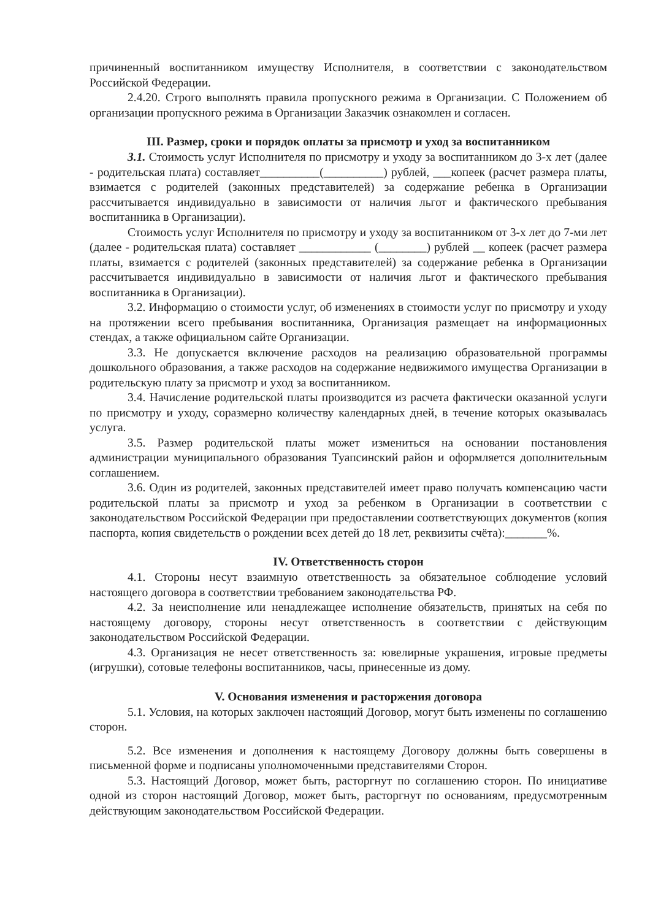причиненный воспитанником имуществу Исполнителя, в соответствии с законодательством Российской Федерации.
2.4.20. Строго выполнять правила пропускного режима в Организации. С Положением об организации пропускного режима в Организации Заказчик ознакомлен и согласен.
III. Размер, сроки и порядок оплаты за присмотр и уход за воспитанником
3.1. Стоимость услуг Исполнителя по присмотру и уходу за воспитанником до 3-х лет (далее - родительская плата) составляет__________(__________) рублей, ___копеек (расчет размера платы, взимается с родителей (законных представителей) за содержание ребенка в Организации рассчитывается индивидуально в зависимости от наличия льгот и фактического пребывания воспитанника в Организации).
Стоимость услуг Исполнителя по присмотру и уходу за воспитанником от 3-х лет до 7-ми лет (далее - родительская плата) составляет ____________ (________) рублей __ копеек (расчет размера платы, взимается с родителей (законных представителей) за содержание ребенка в Организации рассчитывается индивидуально в зависимости от наличия льгот и фактического пребывания воспитанника в Организации).
3.2. Информацию о стоимости услуг, об изменениях в стоимости услуг по присмотру и уходу на протяжении всего пребывания воспитанника, Организация размещает на информационных стендах, а также официальном сайте Организации.
3.3. Не допускается включение расходов на реализацию образовательной программы дошкольного образования, а также расходов на содержание недвижимого имущества Организации в родительскую плату за присмотр и уход за воспитанником.
3.4. Начисление родительской платы производится из расчета фактически оказанной услуги по присмотру и уходу, соразмерно количеству календарных дней, в течение которых оказывалась услуга.
3.5. Размер родительской платы может измениться на основании постановления администрации муниципального образования Туапсинский район и оформляется дополнительным соглашением.
3.6. Один из родителей, законных представителей имеет право получать компенсацию части родительской платы за присмотр и уход за ребенком в Организации в соответствии с законодательством Российской Федерации при предоставлении соответствующих документов (копия паспорта, копия свидетельств о рождении всех детей до 18 лет, реквизиты счёта):_______%.
IV. Ответственность сторон
4.1. Стороны несут взаимную ответственность за обязательное соблюдение условий настоящего договора в соответствии требованием законодательства РФ.
4.2. За неисполнение или ненадлежащее исполнение обязательств, принятых на себя по настоящему договору, стороны несут ответственность в соответствии с действующим законодательством Российской Федерации.
4.3. Организация не несет ответственность за: ювелирные украшения, игровые предметы (игрушки), сотовые телефоны воспитанников, часы, принесенные из дому.
V. Основания изменения и расторжения договора
5.1. Условия, на которых заключен настоящий Договор, могут быть изменены по соглашению сторон.
5.2. Все изменения и дополнения к настоящему Договору должны быть совершены в письменной форме и подписаны уполномоченными представителями Сторон.
5.3. Настоящий Договор, может быть, расторгнут по соглашению сторон. По инициативе одной из сторон настоящий Договор, может быть, расторгнут по основаниям, предусмотренным действующим законодательством Российской Федерации.